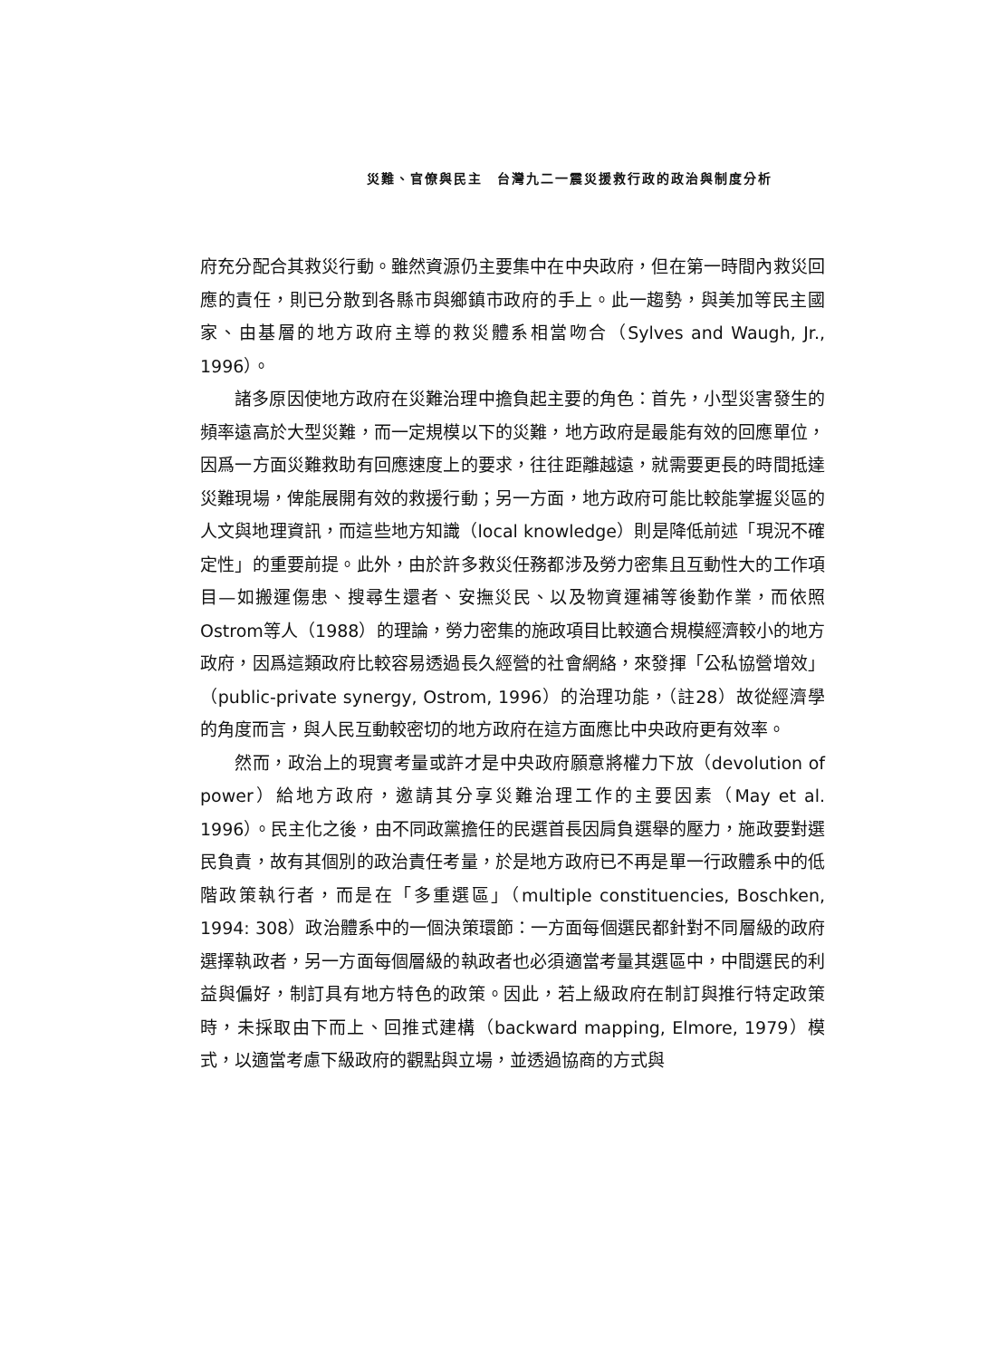災難、官僚與民主　台灣九二一震災援救行政的政治與制度分析
府充分配合其救災行動。雖然資源仍主要集中在中央政府，但在第一時間內救災回應的責任，則已分散到各縣市與鄉鎮市政府的手上。此一趨勢，與美加等民主國家、由基層的地方政府主導的救災體系相當吻合（Sylves and Waugh, Jr., 1996）。
諸多原因使地方政府在災難治理中擔負起主要的角色：首先，小型災害發生的頻率遠高於大型災難，而一定規模以下的災難，地方政府是最能有效的回應單位，因爲一方面災難救助有回應速度上的要求，往往距離越遠，就需要更長的時間抵達災難現場，俾能展開有效的救援行動；另一方面，地方政府可能比較能掌握災區的人文與地理資訊，而這些地方知識（local knowledge）則是降低前述「現況不確定性」的重要前提。此外，由於許多救災任務都涉及勞力密集且互動性大的工作項目—如搬運傷患、搜尋生還者、安撫災民、以及物資運補等後勤作業，而依照Ostrom等人（1988）的理論，勞力密集的施政項目比較適合規模經濟較小的地方政府，因爲這類政府比較容易透過長久經營的社會網絡，來發揮「公私協營增效」（public-private synergy, Ostrom, 1996）的治理功能，（註28）故從經濟學的角度而言，與人民互動較密切的地方政府在這方面應比中央政府更有效率。
然而，政治上的現實考量或許才是中央政府願意將權力下放（devolution of power）給地方政府，邀請其分享災難治理工作的主要因素（May et al. 1996）。民主化之後，由不同政黨擔任的民選首長因肩負選舉的壓力，施政要對選民負責，故有其個別的政治責任考量，於是地方政府已不再是單一行政體系中的低階政策執行者，而是在「多重選區」（multiple constituencies, Boschken, 1994: 308）政治體系中的一個決策環節：一方面每個選民都針對不同層級的政府選擇執政者，另一方面每個層級的執政者也必須適當考量其選區中，中間選民的利益與偏好，制訂具有地方特色的政策。因此，若上級政府在制訂與推行特定政策時，未採取由下而上、回推式建構（backward mapping, Elmore, 1979）模式，以適當考慮下級政府的觀點與立場，並透過協商的方式與